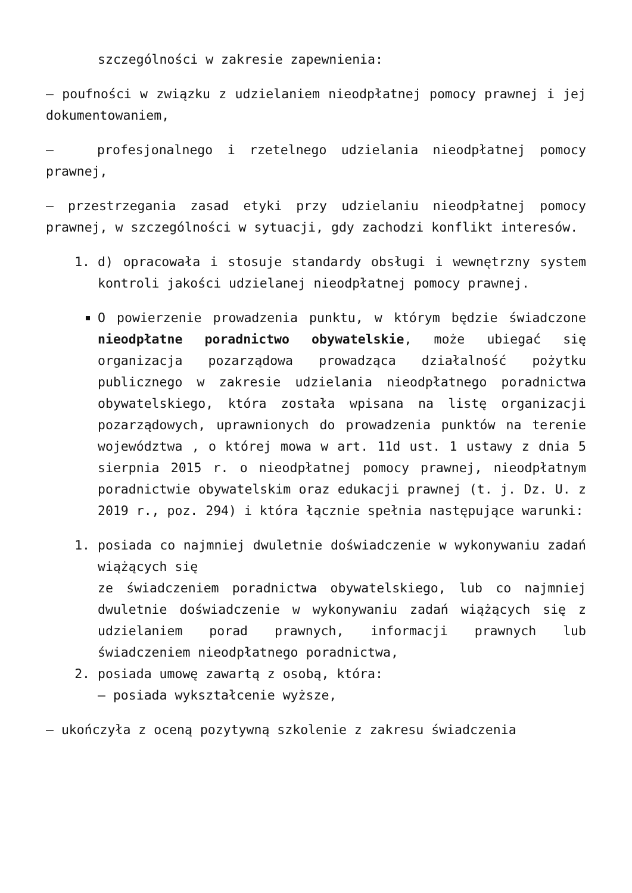szczególności w zakresie zapewnienia:
– poufności w związku z udzielaniem nieodpłatnej pomocy prawnej i jej dokumentowaniem,
– profesjonalnego i rzetelnego udzielania nieodpłatnej pomocy prawnej,
– przestrzegania zasad etyki przy udzielaniu nieodpłatnej pomocy prawnej, w szczególności w sytuacji, gdy zachodzi konflikt interesów.
1. d) opracowała i stosuje standardy obsługi i wewnętrzny system kontroli jakości udzielanej nieodpłatnej pomocy prawnej.
O powierzenie prowadzenia punktu, w którym będzie świadczone nieodpłatne poradnictwo obywatelskie, może ubiegać się organizacja pozarządowa prowadząca działalność pożytku publicznego w zakresie udzielania nieodpłatnego poradnictwa obywatelskiego, która została wpisana na listę organizacji pozarządowych, uprawnionych do prowadzenia punktów na terenie województwa , o której mowa w art. 11d ust. 1 ustawy z dnia 5 sierpnia 2015 r. o nieodpłatnej pomocy prawnej, nieodpłatnym poradnictwie obywatelskim oraz edukacji prawnej (t. j. Dz. U. z 2019 r., poz. 294) i która łącznie spełnia następujące warunki:
1. posiada co najmniej dwuletnie doświadczenie w wykonywaniu zadań wiążących się
ze świadczeniem poradnictwa obywatelskiego, lub co najmniej dwuletnie doświadczenie w wykonywaniu zadań wiążących się z udzielaniem porad prawnych, informacji prawnych lub świadczeniem nieodpłatnego poradnictwa,
2. posiada umowę zawartą z osobą, która:
– posiada wykształcenie wyższe,
– ukończyła z oceną pozytywną szkolenie z zakresu świadczenia